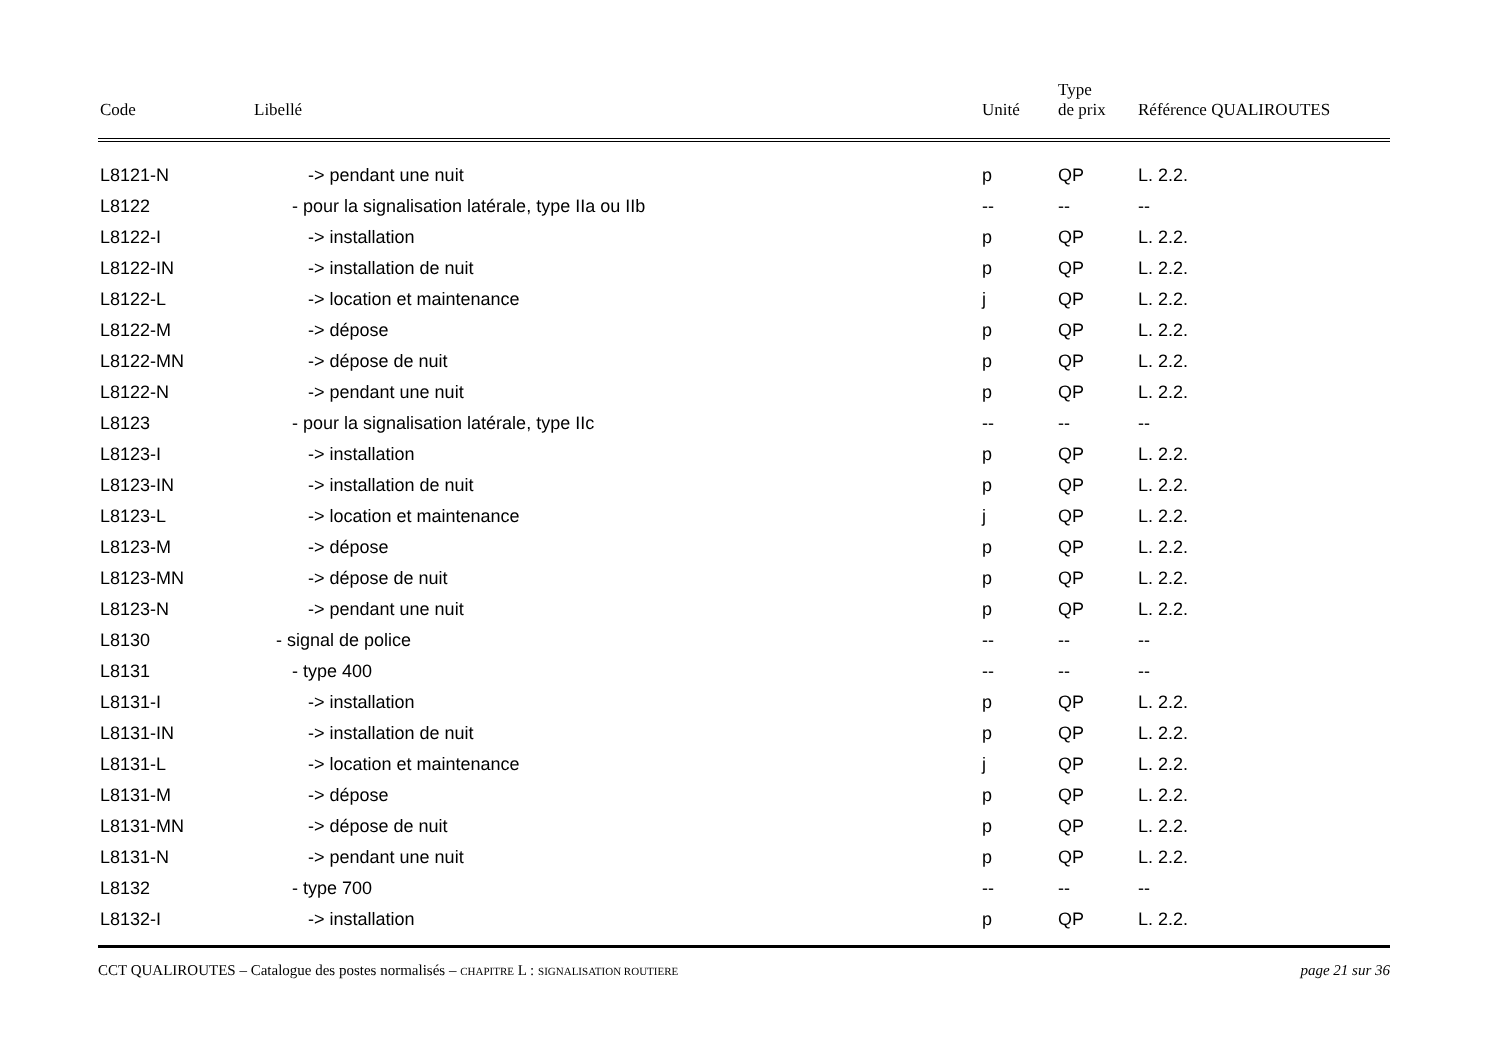| Code | Libellé | Unité | Type de prix | Référence QUALIROUTES |
| --- | --- | --- | --- | --- |
| L8121-N | -> pendant une nuit | p | QP | L. 2.2. |
| L8122 | - pour la signalisation latérale, type IIa ou IIb | -- | -- | -- |
| L8122-I | -> installation | p | QP | L. 2.2. |
| L8122-IN | -> installation de nuit | p | QP | L. 2.2. |
| L8122-L | -> location et maintenance | j | QP | L. 2.2. |
| L8122-M | -> dépose | p | QP | L. 2.2. |
| L8122-MN | -> dépose de nuit | p | QP | L. 2.2. |
| L8122-N | -> pendant une nuit | p | QP | L. 2.2. |
| L8123 | - pour la signalisation latérale, type IIc | -- | -- | -- |
| L8123-I | -> installation | p | QP | L. 2.2. |
| L8123-IN | -> installation de nuit | p | QP | L. 2.2. |
| L8123-L | -> location et maintenance | j | QP | L. 2.2. |
| L8123-M | -> dépose | p | QP | L. 2.2. |
| L8123-MN | -> dépose de nuit | p | QP | L. 2.2. |
| L8123-N | -> pendant une nuit | p | QP | L. 2.2. |
| L8130 | - signal de police | -- | -- | -- |
| L8131 | - type 400 | -- | -- | -- |
| L8131-I | -> installation | p | QP | L. 2.2. |
| L8131-IN | -> installation de nuit | p | QP | L. 2.2. |
| L8131-L | -> location et maintenance | j | QP | L. 2.2. |
| L8131-M | -> dépose | p | QP | L. 2.2. |
| L8131-MN | -> dépose de nuit | p | QP | L. 2.2. |
| L8131-N | -> pendant une nuit | p | QP | L. 2.2. |
| L8132 | - type 700 | -- | -- | -- |
| L8132-I | -> installation | p | QP | L. 2.2. |
CCT QUALIROUTES – Catalogue des postes normalisés – CHAPITRE L : SIGNALISATION ROUTIERE page 21 sur 36